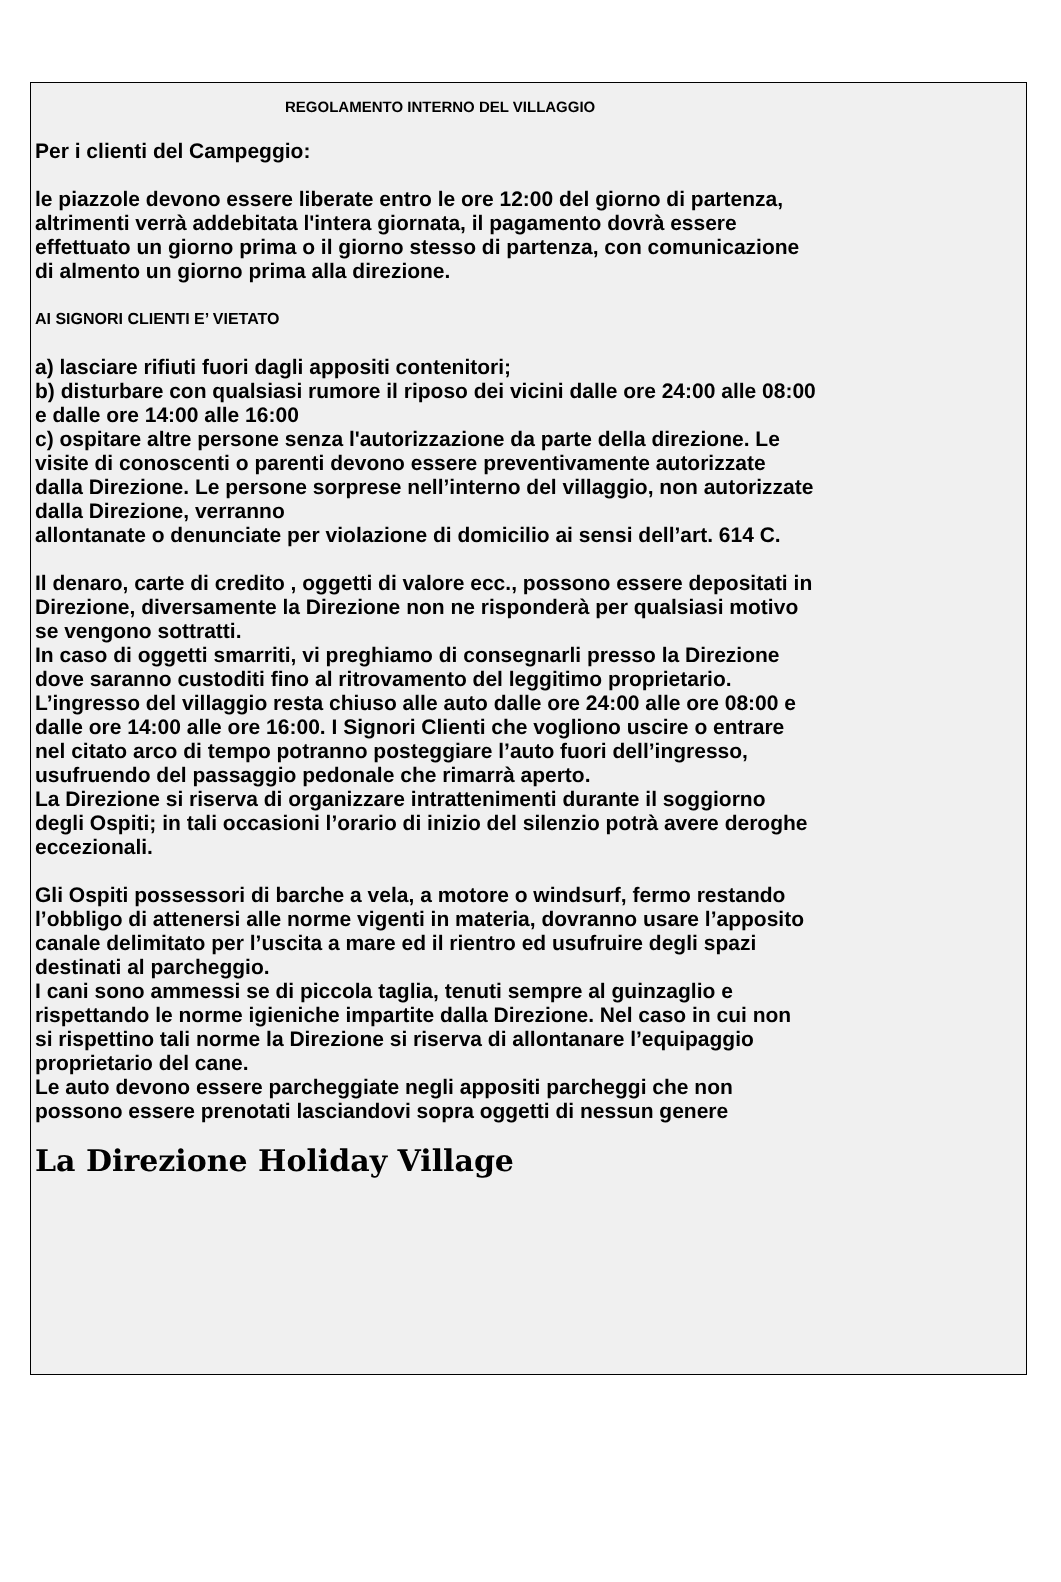REGOLAMENTO INTERNO DEL VILLAGGIO
Per i clienti del Campeggio:
le piazzole devono essere liberate entro le ore 12:00 del giorno di partenza,
altrimenti verrà addebitata l'intera giornata, il pagamento dovrà essere
effettuato un giorno prima o il giorno stesso di partenza, con comunicazione
di almento un giorno prima alla direzione.
AI SIGNORI CLIENTI E’ VIETATO
a) lasciare rifiuti fuori dagli appositi contenitori;
b) disturbare con qualsiasi rumore il riposo dei vicini dalle ore 24:00 alle 08:00
e dalle ore 14:00 alle 16:00
c) ospitare altre persone senza l'autorizzazione da parte della direzione. Le
visite di conoscenti o parenti devono essere preventivamente autorizzate
dalla Direzione. Le persone sorprese nell’interno del villaggio, non autorizzate
dalla Direzione, verranno
allontanate o denunciate per violazione di domicilio ai sensi dell’art. 614 C.
Il denaro, carte di credito , oggetti di valore ecc., possono essere depositati in
Direzione, diversamente la Direzione non ne risponderà per qualsiasi motivo
se vengono sottratti.
In caso di oggetti smarriti, vi preghiamo di consegnarli presso la Direzione
dove saranno custoditi fino al ritrovamento del leggitimo proprietario.
L’ingresso del villaggio resta chiuso alle auto dalle ore 24:00 alle ore 08:00 e
dalle ore 14:00 alle ore 16:00. I Signori Clienti che vogliono uscire o entrare
nel citato arco di tempo potranno posteggiare l’auto fuori dell’ingresso,
usufruendo del passaggio pedonale che rimarrà aperto.
La Direzione si riserva di organizzare intrattenimenti durante il soggiorno
degli Ospiti; in tali occasioni l’orario di inizio del silenzio potrà avere deroghe
eccezionali.
Gli Ospiti possessori di barche a vela, a motore o windsurf, fermo restando
l’obbligo di attenersi alle norme vigenti in materia, dovranno usare l’apposito
canale delimitato per l’uscita a mare ed il rientro ed usufruire degli spazi
destinati al parcheggio.
I cani sono ammessi se di piccola taglia, tenuti sempre al guinzaglio e
rispettando le norme igieniche impartite dalla Direzione. Nel caso in cui non
si rispettino tali norme la Direzione si riserva di allontanare l’equipaggio
proprietario del cane.
Le auto devono essere parcheggiate negli appositi parcheggi che non
possono essere prenotati lasciandovi sopra oggetti di nessun genere
La Direzione Holiday Village